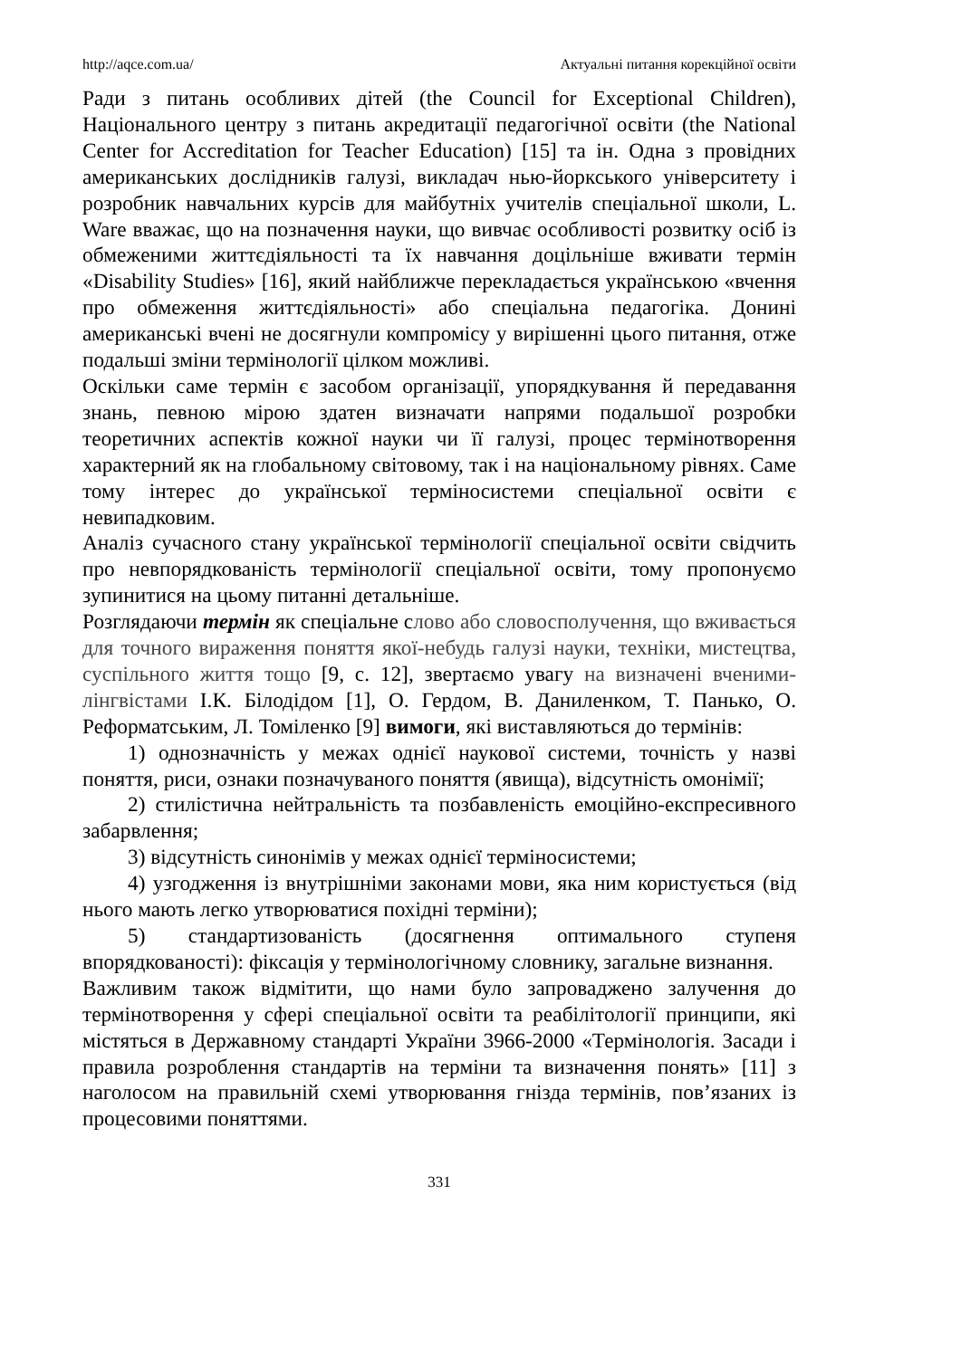http://aqce.com.ua/ Актуальні питання корекційної освіти
Ради з питань особливих дітей (the Council for Exceptional Children), Національного центру з питань акредитації педагогічної освіти (the National Center for Accreditation for Teacher Education) [15] та ін. Одна з провідних американських дослідників галузі, викладач нью-йоркського університету і розробник навчальних курсів для майбутніх учителів спеціальної школи, L. Ware вважає, що на позначення науки, що вивчає особливості розвитку осіб із обмеженими життєдіяльності та їх навчання доцільніше вживати термін «Disability Studies» [16], який найближче перекладається українською «вчення про обмеження життєдіяльності» або спеціальна педагогіка. Донині американські вчені не досягнули компромісу у вирішенні цього питання, отже подальші зміни термінології цілком можливі.
Оскільки саме термін є засобом організації, упорядкування й передавання знань, певною мірою здатен визначати напрями подальшої розробки теоретичних аспектів кожної науки чи її галузі, процес термінотворення характерний як на глобальному світовому, так і на національному рівнях. Саме тому інтерес до української терміносистеми спеціальної освіти є невипадковим.
Аналіз сучасного стану української термінології спеціальної освіти свідчить про невпорядкованість термінології спеціальної освіти, тому пропонуємо зупинитися на цьому питанні детальніше.
Розглядаючи термін як спеціальне слово або словосполучення, що вживається для точного вираження поняття якої-небудь галузі науки, техніки, мистецтва, суспільного життя тощо [9, с. 12], звертаємо увагу на визначені вченими-лінгвістами І.К. Білодідом [1], О. Гердом, В. Даниленком, Т. Панько, О. Реформатським, Л. Томіленко [9] вимоги, які виставляються до термінів:
1) однозначність у межах однієї наукової системи, точність у назві поняття, риси, ознаки позначуваного поняття (явища), відсутність омонімії;
2) стилістична нейтральність та позбавленість емоційно-експресивного забарвлення;
3) відсутність синонімів у межах однієї терміносистеми;
4) узгодження із внутрішніми законами мови, яка ним користується (від нього мають легко утворюватися похідні терміни);
5) стандартизованість (досягнення оптимального ступеня впорядкованості): фіксація у термінологічному словнику, загальне визнання.
Важливим також відмітити, що нами було запроваджено залучення до термінотворення у сфері спеціальної освіти та реабілітології принципи, які містяться в Державному стандарті України 3966-2000 «Термінологія. Засади і правила розроблення стандартів на терміни та визначення понять» [11] з наголосом на правильній схемі утворювання гнізда термінів, пов’язаних із процесовими поняттями.
331